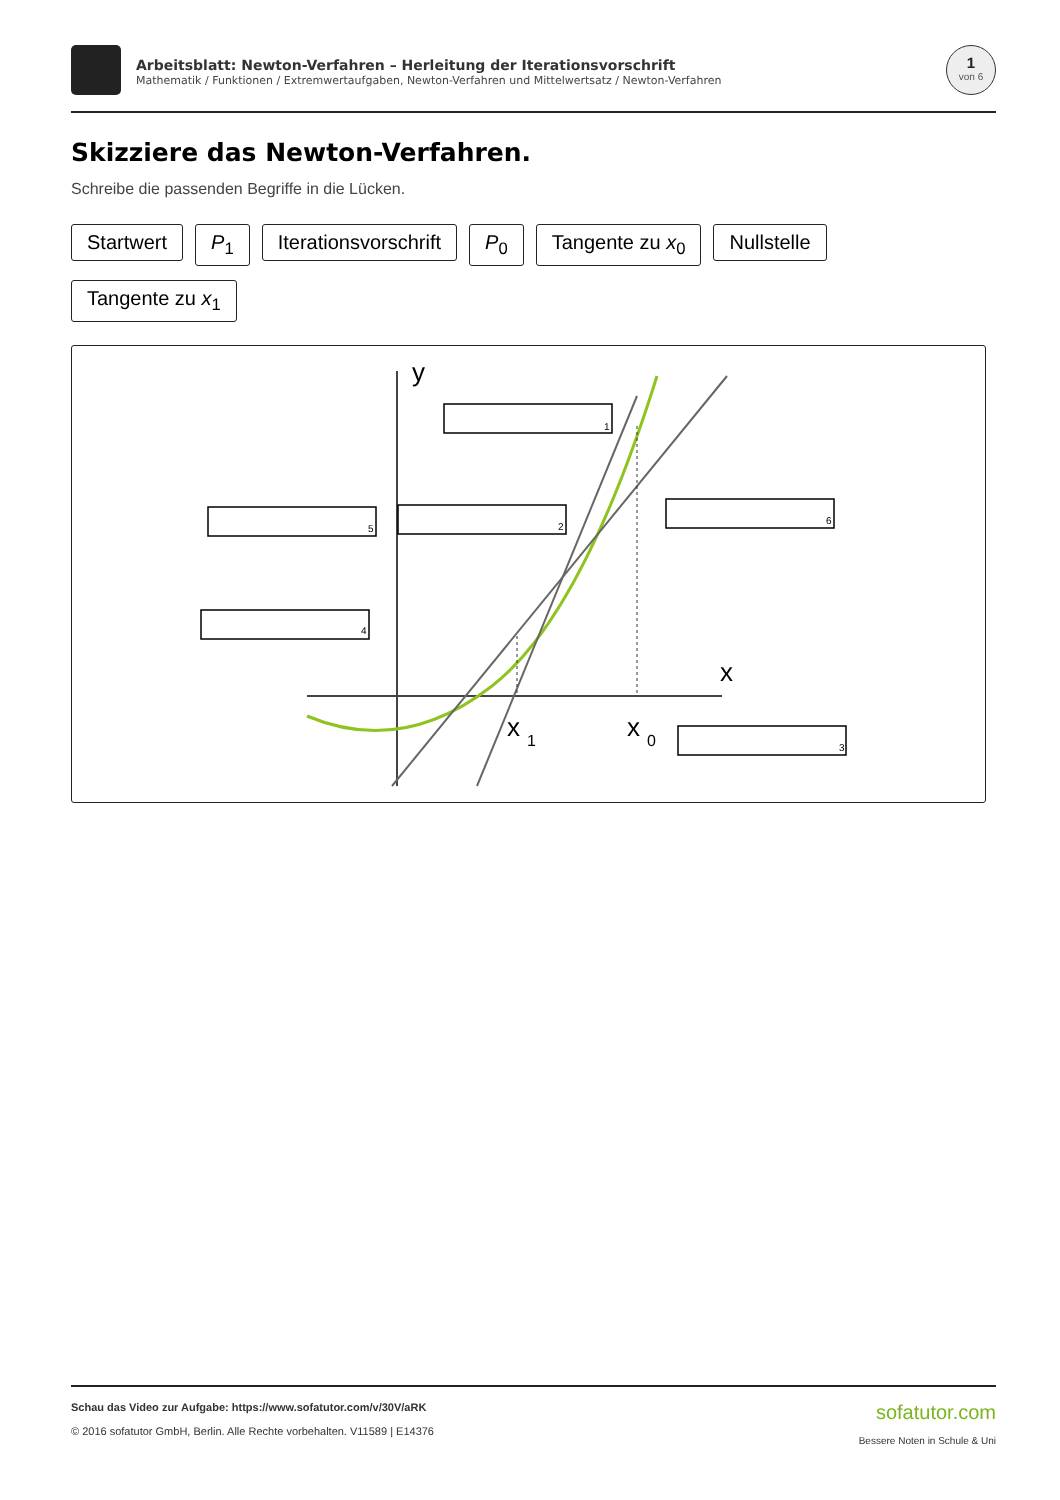Arbeitsblatt: Newton-Verfahren – Herleitung der Iterationsvorschrift
Mathematik / Funktionen / Extremwertaufgaben, Newton-Verfahren und Mittelwertsatz / Newton-Verfahren
1
von 6
Skizziere das Newton-Verfahren.
Schreibe die passenden Begriffe in die Lücken.
Startwert P<sub>1</sub> Iterationsvorschrift P<sub>0</sub> Tangente zu x<sub>0</sub> Nullstelle Tangente zu x<sub>1</sub>
y
x
x
1
x
0
1
2
3
4
5
6
Schau das Video zur Aufgabe: https://www.sofatutor.com/v/30V/aRK
© 2016 sofatutor GmbH, Berlin. Alle Rechte vorbehalten. V11589 | E14376
sofatutor.com
Bessere Noten in Schule & Uni